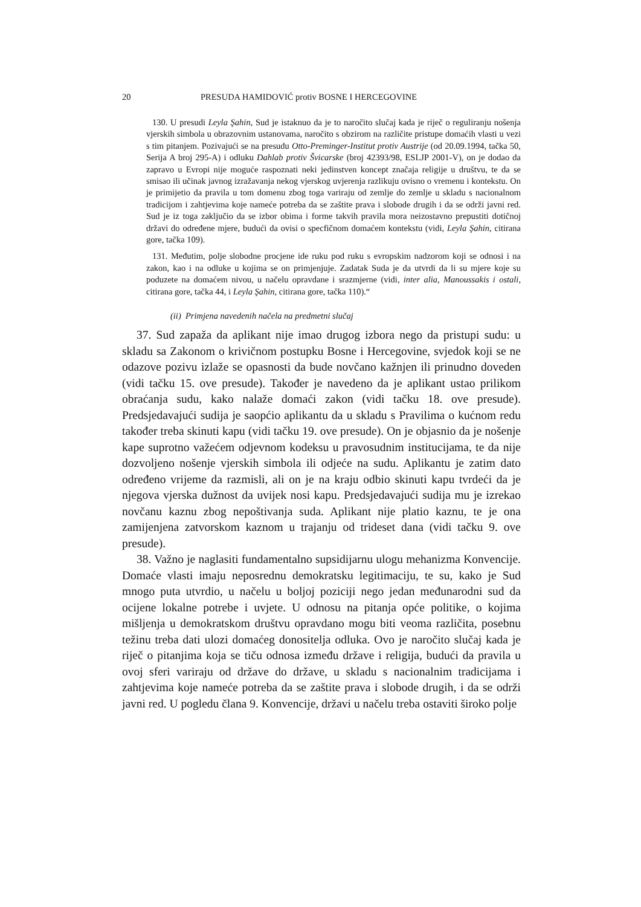20 PRESUDA HAMIDOVIĆ protiv BOSNE I HERCEGOVINE
130. U presudi Leyla Şahin, Sud je istaknuo da je to naročito slučaj kada je riječ o reguliranju nošenja vjerskih simbola u obrazovnim ustanovama, naročito s obzirom na različite pristupe domaćih vlasti u vezi s tim pitanjem. Pozivajući se na presudu Otto-Preminger-Institut protiv Austrije (od 20.09.1994, tačka 50, Serija A broj 295-A) i odluku Dahlab protiv Švicarske (broj 42393/98, ESLJP 2001-V), on je dodao da zapravo u Evropi nije moguće raspoznati neki jedinstven koncept značaja religije u društvu, te da se smisao ili učinak javnog izražavanja nekog vjerskog uvjerenja razlikuju ovisno o vremenu i kontekstu. On je primijetio da pravila u tom domenu zbog toga variraju od zemlje do zemlje u skladu s nacionalnom tradicijom i zahtjevima koje nameće potreba da se zaštite prava i slobode drugih i da se održi javni red. Sud je iz toga zaključio da se izbor obima i forme takvih pravila mora neizostavno prepustiti dotičnoj državi do određene mjere, budući da ovisi o specfičnom domaćem kontekstu (vidi, Leyla Şahin, citirana gore, tačka 109).
131. Međutim, polje slobodne procjene ide ruku pod ruku s evropskim nadzorom koji se odnosi i na zakon, kao i na odluke u kojima se on primjenjuje. Zadatak Suda je da utvrdi da li su mjere koje su poduzete na domaćem nivou, u načelu opravdane i srazmjerne (vidi, inter alia, Manoussakis i ostali, citirana gore, tačka 44, i Leyla Şahin, citirana gore, tačka 110).“
(ii) Primjena navedenih načela na predmetni slučaj
37. Sud zapaža da aplikant nije imao drugog izbora nego da pristupi sudu: u skladu sa Zakonom o krivičnom postupku Bosne i Hercegovine, svjedok koji se ne odazove pozivu izlaže se opasnosti da bude novčano kažnjen ili prinudno doveden (vidi tačku 15. ove presude). Također je navedeno da je aplikant ustao prilikom obraćanja sudu, kako nalaže domaći zakon (vidi tačku 18. ove presude). Predsjedavajući sudija je saopćio aplikantu da u skladu s Pravilima o kućnom redu također treba skinuti kapu (vidi tačku 19. ove presude). On je objasnio da je nošenje kape suprotno važećem odjevnom kodeksu u pravosudnim institucijama, te da nije dozvoljeno nošenje vjerskih simbola ili odjeće na sudu. Aplikantu je zatim dato određeno vrijeme da razmisli, ali on je na kraju odbio skinuti kapu tvrdeći da je njegova vjerska dužnost da uvijek nosi kapu. Predsjedavajući sudija mu je izrekao novčanu kaznu zbog nepoštivanja suda. Aplikant nije platio kaznu, te je ona zamijenjena zatvorskom kaznom u trajanju od trideset dana (vidi tačku 9. ove presude).
38. Važno je naglasiti fundamentalno supsidijarnu ulogu mehanizma Konvencije. Domaće vlasti imaju neposrednu demokratsku legitimaciju, te su, kako je Sud mnogo puta utvrdio, u načelu u boljoj poziciji nego jedan međunarodni sud da ocijene lokalne potrebe i uvjete. U odnosu na pitanja opće politike, o kojima mišljenja u demokratskom društvu opravdano mogu biti veoma različita, posebnu težinu treba dati ulozi domaćeg donositelja odluka. Ovo je naročito slučaj kada je riječ o pitanjima koja se tiču odnosa između države i religija, budući da pravila u ovoj sferi variraju od države do države, u skladu s nacionalnim tradicijama i zahtjevima koje nameće potreba da se zaštite prava i slobode drugih, i da se održi javni red. U pogledu člana 9. Konvencije, državi u načelu treba ostaviti široko polje